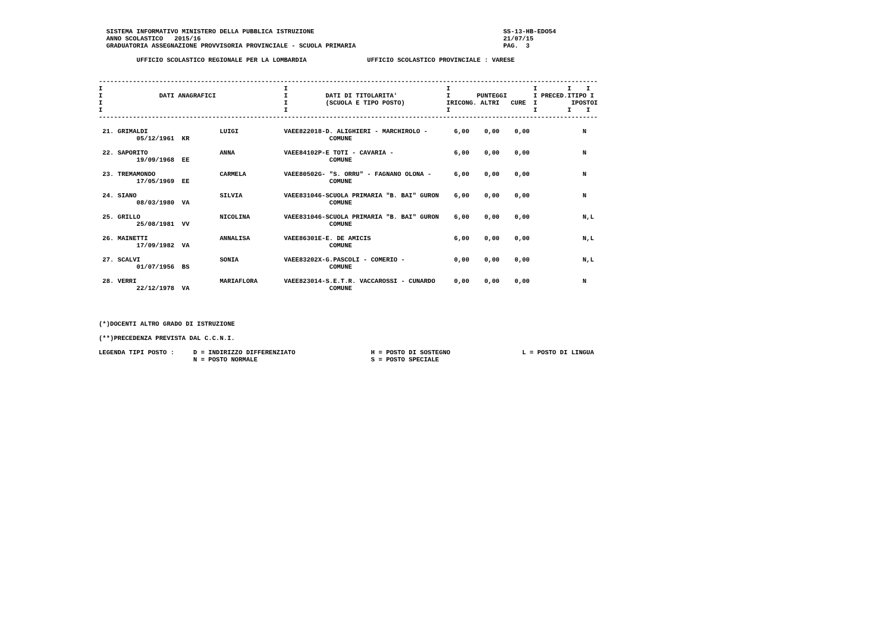SISTEMA INFORMATIVO MINISTERO DELLA PUBBLICA ISTRUZIONE                                                  SS-13-HB-EDO54
  ANNO SCOLASTICO   2015/16                                                                                21/07/15
  GRADUATORIA ASSEGNAZIONE PROVVISORIA PROVINCIALE - SCUOLA PRIMARIA                                       PAG.  3

          UFFICIO SCOLASTICO REGIONALE PER LA LOMBARDIA                UFFICIO SCOLASTICO PROVINCIALE : VARESE


------------------------------------------------------------------------------------------------------------------------------------
I                                                I                                          I                      I        I    I
I               DATI ANAGRAFICI                  I          DATI DI TITOLARITA'             I       PUNTEGGI       I PRECED.ITIPO I
I                                                I          (SCUOLA E TIPO POSTO)           IRICONG. ALTRI   CURE  I         IPOSTOI
I                                                I                                          I                      I        I    I
------------------------------------------------------------------------------------------------------------------------------------

 21. GRIMALDI                   LUIGI            VAEE822018-D. ALIGHIERI - MARCHIROLO -       6,00    0,00    0,00              N
          05/12/1961  KR                                     COMUNE

 22. SAPORITO                   ANNA             VAEE84102P-E TOTI - CAVARIA -                6,00    0,00    0,00              N
          19/09/1968  EE                                     COMUNE

 23. TREMAMONDO                 CARMELA          VAEE80502G- "S. ORRU" - FAGNANO OLONA -      6,00    0,00    0,00              N
          17/05/1969  EE                                     COMUNE

 24. SIANO                      SILVIA           VAEE831046-SCUOLA PRIMARIA "B. BAI" GURON    6,00    0,00    0,00              N
          08/03/1980  VA                                     COMUNE

 25. GRILLO                     NICOLINA         VAEE831046-SCUOLA PRIMARIA "B. BAI" GURON    6,00    0,00    0,00              N,L
          25/08/1981  VV                                     COMUNE

 26. MAINETTI                   ANNALISA         VAEE86301E-E. DE AMICIS                      6,00    0,00    0,00              N,L
          17/09/1982  VA                                     COMUNE

 27. SCALVI                     SONIA            VAEE83202X-G.PASCOLI - COMERIO -             0,00    0,00    0,00              N,L
          01/07/1956  BS                                     COMUNE

 28. VERRI                      MARIAFLORA       VAEE823014-S.E.T.R. VACCAROSSI - CUNARDO     0,00    0,00    0,00              N
          22/12/1978  VA                                     COMUNE




(*)DOCENTI ALTRO GRADO DI ISTRUZIONE

(**)PRECEDENZA PREVISTA DAL C.C.N.I.

LEGENDA TIPI POSTO :     D = INDIRIZZO DIFFERENZIATO                    H = POSTO DI SOSTEGNO                   L = POSTO DI LINGUA
                         N = POSTO NORMALE                              S = POSTO SPECIALE